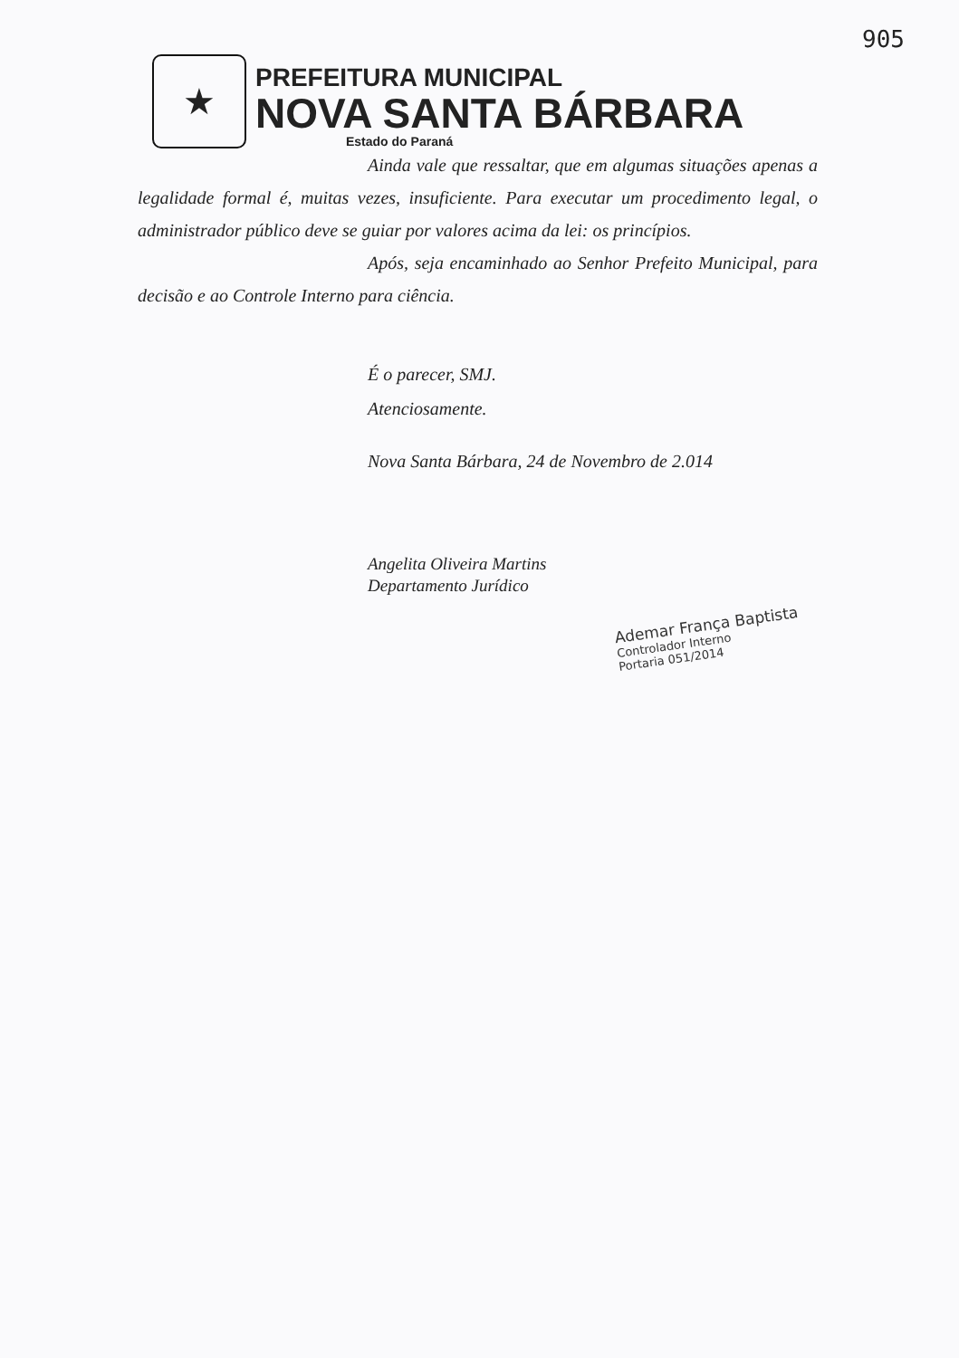905
★
PREFEITURA MUNICIPAL
NOVA SANTA BÁRBARA
Estado do Paraná
Ainda vale que ressaltar, que em algumas situações apenas a legalidade formal é, muitas vezes, insuficiente. Para executar um procedimento legal, o administrador público deve se guiar por valores acima da lei: os princípios.
Após, seja encaminhado ao Senhor Prefeito Municipal, para decisão e ao Controle Interno para ciência.
É o parecer, SMJ.
Atenciosamente.
Nova Santa Bárbara, 24 de Novembro de 2.014
Angelita Oliveira Martins
Departamento Jurídico
Ademar França Baptista
Controlador Interno
Portaria 051/2014